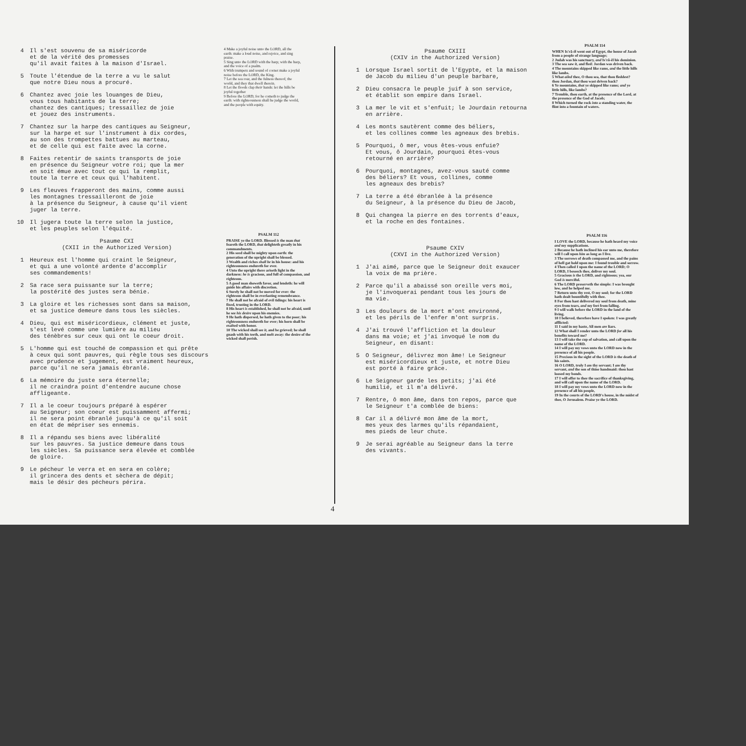4 Il s'est souvenu de sa miséricorde
et de la vérité des promesses
qu'il avait faites à la maison d'Israel.
5 Toute l'étendue de la terre a vu le salut
que notre Dieu nous a procuré.
6 Chantez avec joie les louanges de Dieu,
vous tous habitants de la terre;
chantez des cantiques; tressaillez de joie
et jouez des instruments.
7 Chantez sur la harpe des cantiques au Seigneur,
sur la harpe et sur l'instrument à dix cordes,
au son des trompettes battues au marteau,
et de celle qui est faite avec la corne.
8 Faites retentir de saints transports de joie
en présence du Seigneur votre roi; que la mer
en soit émue avec tout ce qui la remplit,
toute la terre et ceux qui l'habitent.
9 Les fleuves frapperont des mains, comme aussi
les montagnes tressailleront de joie
à la présence du Seigneur, à cause qu'il vient
juger la terre.
10 Il jugera toute la terre selon la justice,
et les peuples selon l'équité.
Psaume CXI
(CXII in the Authorized Version)
1 Heureux est l'homme qui craint le Seigneur,
et qui a une volonté ardente d'accomplir
ses commandements!
2 Sa race sera puissante sur la terre;
la postérité des justes sera bénie.
3 La gloire et les richesses sont dans sa maison,
et sa justice demeure dans tous les siècles.
4 Dieu, qui est miséricordieux, clément et juste,
s'est levé comme une lumière au milieu
des ténèbres sur ceux qui ont le coeur droit.
5 L'homme qui est touché de compassion et qui prête
à ceux qui sont pauvres, qui règle tous ses discours
avec prudence et jugement, est vraiment heureux,
parce qu'il ne sera jamais ébranlé.
6 La mémoire du juste sera éternelle;
il ne craindra point d'entendre aucune chose
affligeante.
7 Il a le coeur toujours préparé à espérer
au Seigneur; son coeur est puissamment affermi;
il ne sera point ébranlé jusqu'à ce qu'il soit
en état de mépriser ses ennemis.
8 Il a répandu ses biens avec libéralité
sur les pauvres. Sa justice demeure dans tous
les siècles. Sa puissance sera élevée et comblée
de gloire.
9 Le pécheur le verra et en sera en colère;
il grincera des dents et sèchera de dépit;
mais le désir des pécheurs périra.
4 Make a joyful noise unto the LORD, all the earth: make a loud noise, and rejoice, and sing praise.
5 Sing unto the LORD with the harp; with the harp, and the voice of a psalm.
6 With trumpets and sound of cornet make a joyful noise before the LORD, the King.
7 Let the sea roar, and the fulness thereof; the world, and they that dwell therein.
8 Let the floods clap their hands: let the hills be joyful together
9 Before the LORD; for he cometh to judge the earth: with righteousness shall he judge the world, and the people with equity.
PSALM 112
PRAISE ye the LORD. Blessed is the man that feareth the LORD, that delighteth greatly in his commandments.
2 His seed shall be mighty upon earth: the generation of the upright shall be blessed.
3 Wealth and riches shall be in his house: and his righteousness endureth for ever.
4 Unto the upright there ariseth light in the darkness: he is gracious, and full of compassion, and righteous.
5 A good man showeth favor, and lendeth: he will guide his affairs with discretion.
6 Surely he shall not be moved for ever: the righteous shall be in everlasting remembrance.
7 He shall not be afraid of evil tidings: his heart is fixed, trusting in the LORD.
8 His heart is established, he shall not be afraid, until he see his desire upon his enemies.
9 He hath dispersed, he hath given to the poor; his righteousness endureth for ever; his horn shall be exalted with honor.
10 The wicked shall see it, and be grieved; he shall gnash with his teeth, and melt away: the desire of the wicked shall perish.
Psaume CXIII
(CXIV in the Authorized Version)
1 Lorsque Israel sortit de l'Egypte, et la maison
de Jacob du milieu d'un peuple barbare,
2 Dieu consacra le peuple juif à son service,
et établit son empire dans Israel.
3 La mer le vit et s'enfuit; le Jourdain retourna
en arrière.
4 Les monts sautèrent comme des béliers,
et les collines comme les agneaux des brebis.
5 Pourquoi, ô mer, vous êtes-vous enfuie?
Et vous, ô Jourdain, pourquoi êtes-vous
retourné en arrière?
6 Pourquoi, montagnes, avez-vous sauté comme
des béliers? Et vous, collines, comme
les agneaux des brebis?
7 La terre a été ébranlée à la présence
du Seigneur, à la présence du Dieu de Jacob,
8 Qui changea la pierre en des torrents d'eaux,
et la roche en des fontaines.
Psaume CXIV
(CXVI in the Authorized Version)
1 J'ai aimé, parce que le Seigneur doit exaucer
la voix de ma prière.
2 Parce qu'il a abaissé son oreille vers moi,
je l'invoquerai pendant tous les jours de
ma vie.
3 Les douleurs de la mort m'ont environné,
et les périls de l'enfer m'ont surpris.
4 J'ai trouvé l'affliction et la douleur
dans ma voie; et j'ai invoqué le nom du
Seigneur, en disant:
5 O Seigneur, délivrez mon âme! Le Seigneur
est miséricordieux et juste, et notre Dieu
est porté à faire grâce.
6 Le Seigneur garde les petits; j'ai été
humilié, et il m'a délivré.
7 Rentre, ô mon âme, dans ton repos, parce que
le Seigneur t'a comblée de biens:
8 Car il a délivré mon âme de la mort,
mes yeux des larmes qu'ils répandaient,
mes pieds de leur chute.
9 Je serai agréable au Seigneur dans la terre
des vivants.
PSALM 114
WHEN Is'rā-ĕl went out of Egypt, the house of Jacob from a people of strange language;
2 Judah was his sanctuary, and Is'rā-ĕl his dominion.
3 The sea saw it, and fled: Jordan was driven back.
4 The mountains skipped like rams, and the little hills like lambs.
5 What ailed thee, O thou sea, that thou fleddest? thou Jordan, that thou wast driven back?
6 Ye mountains, that ye skipped like rams; and ye little hills, like lambs?
7 Tremble, thou earth, at the presence of the Lord, at the presence of the God of Jacob;
8 Which turned the rock into a standing water, the flint into a fountain of waters.
PSALM 116
I LOVE the LORD, because he hath heard my voice and my supplications.
2 Because he hath inclined his ear unto me, therefore will I call upon him as long as I live.
3 The sorrows of death compassed me, and the pains of hell gat hold upon me: I found trouble and sorrow.
4 Then called I upon the name of the LORD; O LORD, I beseech thee, deliver my soul.
5 Gracious is the LORD, and righteous; yea, our God is merciful.
6 The LORD preserveth the simple: I was brought low, and he helped me.
7 Return unto thy rest, O my soul; for the LORD hath dealt bountifully with thee.
8 For thou hast delivered my soul from death, mine eyes from tears, and my feet from falling.
9 I will walk before the LORD in the land of the living.
10 I believed, therefore have I spoken: I was greatly afflicted:
11 I said in my haste, All men are liars.
12 What shall I render unto the LORD for all his benefits toward me?
13 I will take the cup of salvation, and call upon the name of the LORD.
14 I will pay my vows unto the LORD now in the presence of all his people.
15 Precious in the sight of the LORD is the death of his saints.
16 O LORD, truly I am thy servant; I am thy servant, and the son of thine handmaid: thou hast loosed my bonds.
17 I will offer to thee the sacrifice of thanksgiving, and will call upon the name of the LORD.
18 I will pay my vows unto the LORD now in the presence of all his people,
19 In the courts of the LORD's house, in the midst of thee, O Jerusalem. Praise ye the LORD.
4